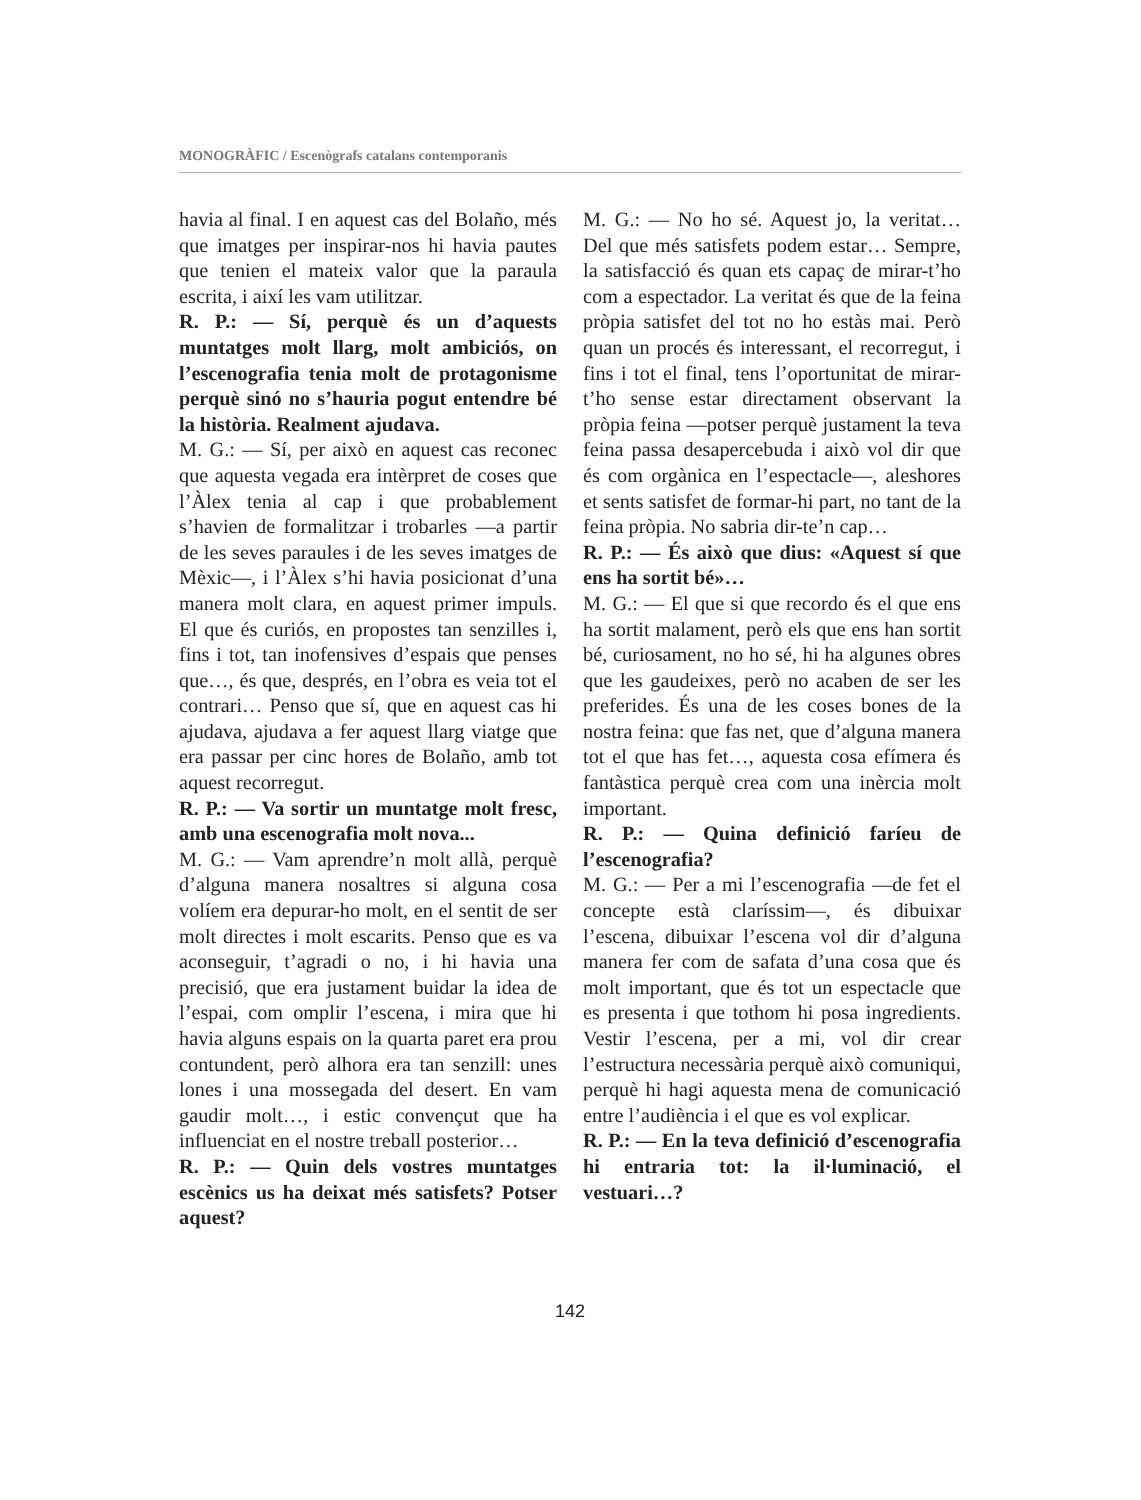MONOGRÀFIC / Escenògrafs catalans contemporanis
havia al final. I en aquest cas del Bolaño, més que imatges per inspirar-nos hi havia pautes que tenien el mateix valor que la paraula escrita, i així les vam utilitzar.
R. P.: — Sí, perquè és un d’aquests muntatges molt llarg, molt ambiciós, on l’escenografia tenia molt de protagonisme perquè sinó no s’hauria pogut entendre bé la història. Realment ajudava.
M. G.: — Sí, per això en aquest cas reconec que aquesta vegada era intèrpret de coses que l’Àlex tenia al cap i que probablement s’havien de formalitzar i trobarles —a partir de les seves paraules i de les seves imatges de Mèxic—, i l’Àlex s’hi havia posicionat d’una manera molt clara, en aquest primer impuls. El que és curiós, en propostes tan senzilles i, fins i tot, tan inofensives d’espais que penses que…, és que, després, en l’obra es veia tot el contrari… Penso que sí, que en aquest cas hi ajudava, ajudava a fer aquest llarg viatge que era passar per cinc hores de Bolaño, amb tot aquest recorregut.
R. P.: — Va sortir un muntatge molt fresc, amb una escenografia molt nova...
M. G.: — Vam aprendre’n molt allà, perquè d’alguna manera nosaltres si alguna cosa volíem era depurar-ho molt, en el sentit de ser molt directes i molt escarits. Penso que es va aconseguir, t’agradi o no, i hi havia una precisió, que era justament buidar la idea de l’espai, com omplir l’escena, i mira que hi havia alguns espais on la quarta paret era prou contundent, però alhora era tan senzill: unes lones i una mossegada del desert. En vam gaudir molt…, i estic convençut que ha influenciat en el nostre treball posterior…
R. P.: — Quin dels vostres muntatges escènics us ha deixat més satisfets? Potser aquest?
M. G.: — No ho sé. Aquest jo, la veritat… Del que més satisfets podem estar… Sempre, la satisfacció és quan ets capaç de mirar-t’ho com a espectador. La veritat és que de la feina pròpia satisfet del tot no ho estàs mai. Però quan un procés és interessant, el recorregut, i fins i tot el final, tens l’oportunitat de mirar-t’ho sense estar directament observant la pròpia feina —potser perquè justament la teva feina passa desapercebuda i això vol dir que és com orgànica en l’espectacle—, aleshores et sents satisfet de formar-hi part, no tant de la feina pròpia. No sabria dir-te’n cap…
R. P.: — És això que dius: «Aquest sí que ens ha sortit bé»…
M. G.: — El que si que recordo és el que ens ha sortit malament, però els que ens han sortit bé, curiosament, no ho sé, hi ha algunes obres que les gaudeixes, però no acaben de ser les preferides. És una de les coses bones de la nostra feina: que fas net, que d’alguna manera tot el que has fet…, aquesta cosa efímera és fantàstica perquè crea com una inèrcia molt important.
R. P.: — Quina definició faríeu de l’escenografia?
M. G.: — Per a mi l’escenografia —de fet el concepte està claríssim—, és dibuixar l’escena, dibuixar l’escena vol dir d’alguna manera fer com de safata d’una cosa que és molt important, que és tot un espectacle que es presenta i que tothom hi posa ingredients. Vestir l’escena, per a mi, vol dir crear l’estructura necessària perquè això comuniqui, perquè hi hagi aquesta mena de comunicació entre l’audiència i el que es vol explicar.
R. P.: — En la teva definició d’escenografia hi entraria tot: la il·luminació, el vestuari…?
142